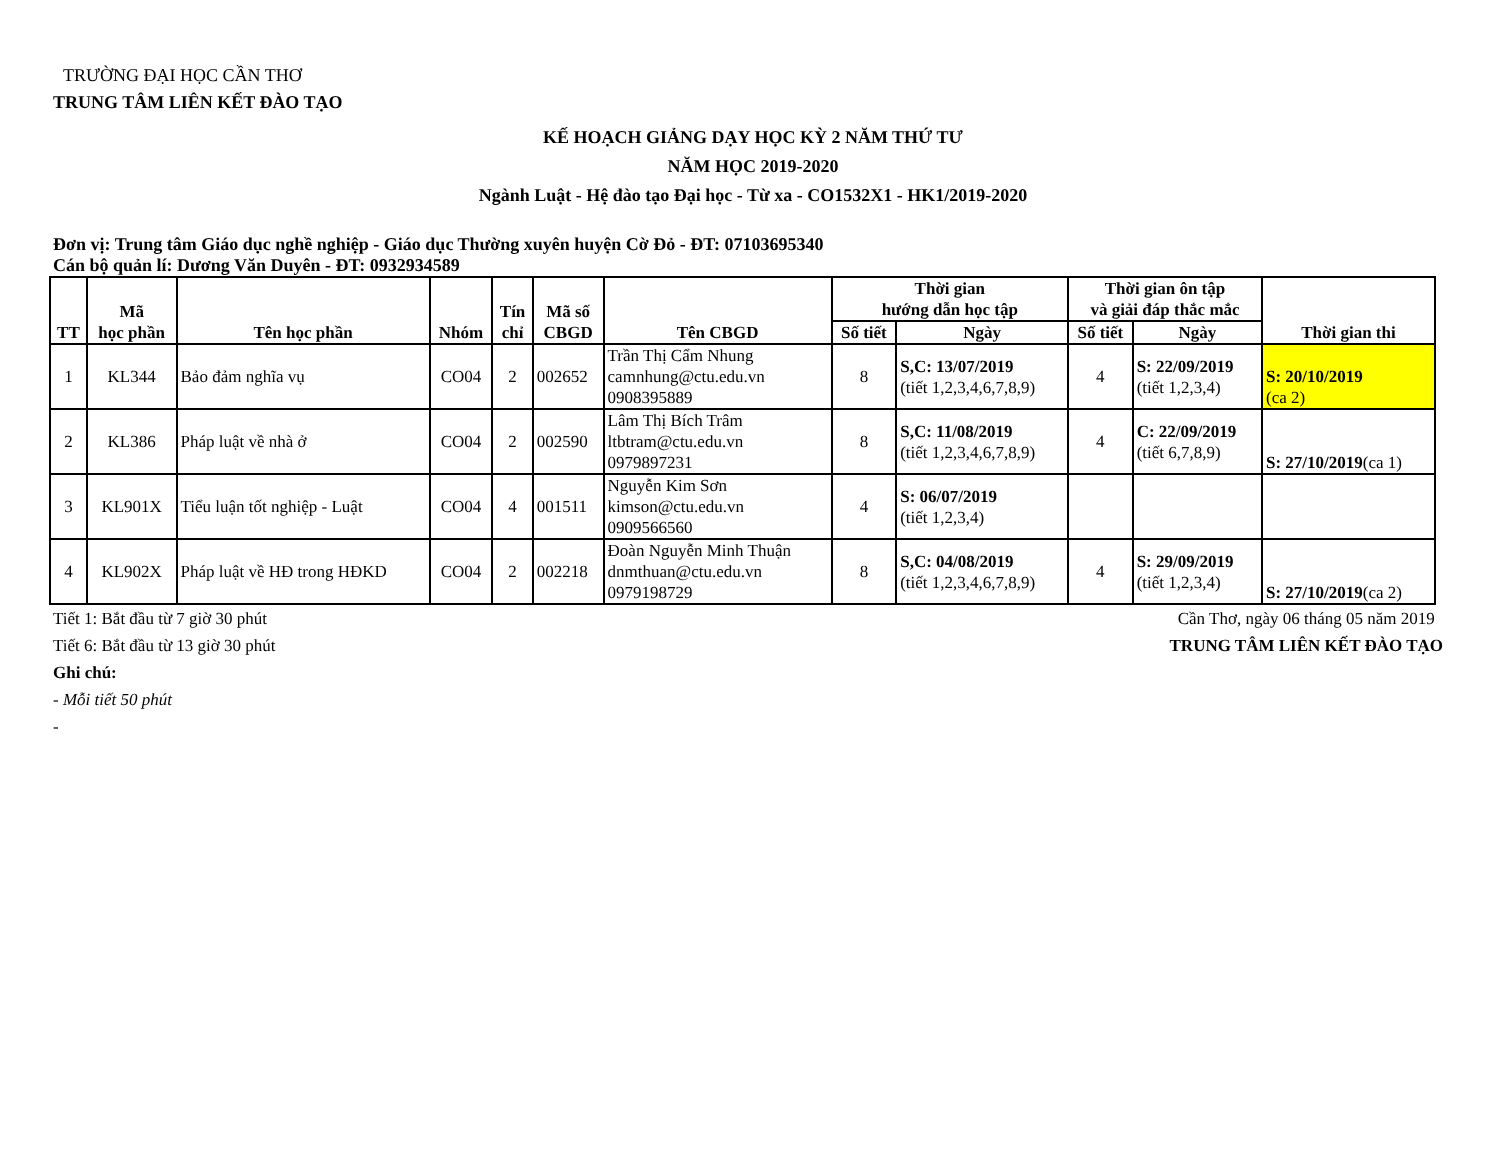TRƯỜNG ĐẠI HỌC CẦN THƠ
TRUNG TÂM LIÊN KẾT ĐÀO TẠO
KẾ HOẠCH GIẢNG DẠY HỌC KỲ 2 NĂM THỨ TƯ
NĂM HỌC 2019-2020
Ngành Luật - Hệ đào tạo Đại học - Từ xa - CO1532X1 - HK1/2019-2020
Đơn vị: Trung tâm Giáo dục nghề nghiệp - Giáo dục Thường xuyên huyện Cờ Đỏ - ĐT: 07103695340
Cán bộ quản lí: Dương Văn Duyên - ĐT: 0932934589
| TT | Mã học phần | Tên học phần | Nhóm | Tín chỉ | Mã số CBGD | Tên CBGD | Thời gian hướng dẫn học tập | | Thời gian ôn tập và giải đáp thắc mắc | | Thời gian thi |
| --- | --- | --- | --- | --- | --- | --- | --- | --- | --- | --- | --- |
| | | | | | | | Số tiết | Ngày | Số tiết | Ngày | |
| 1 | KL344 | Bảo đảm nghĩa vụ | CO04 | 2 | 002652 | Trần Thị Cẩm Nhung camnhung@ctu.edu.vn 0908395889 | 8 | S,C: 13/07/2019 (tiết 1,2,3,4,6,7,8,9) | 4 | S: 22/09/2019 (tiết 1,2,3,4) | S: 20/10/2019 (ca 2) |
| 2 | KL386 | Pháp luật về nhà ở | CO04 | 2 | 002590 | Lâm Thị Bích Trâm ltbtram@ctu.edu.vn 0979897231 | 8 | S,C: 11/08/2019 (tiết 1,2,3,4,6,7,8,9) | 4 | C: 22/09/2019 (tiết 6,7,8,9) | S: 27/10/2019 (ca 1) |
| 3 | KL901X | Tiểu luận tốt nghiệp - Luật | CO04 | 4 | 001511 | Nguyễn Kim Sơn kimson@ctu.edu.vn 0909566560 | 4 | S: 06/07/2019 (tiết 1,2,3,4) | | | |
| 4 | KL902X | Pháp luật về HĐ trong HĐKD | CO04 | 2 | 002218 | Đoàn Nguyễn Minh Thuận dnmthuan@ctu.edu.vn 0979198729 | 8 | S,C: 04/08/2019 (tiết 1,2,3,4,6,7,8,9) | 4 | S: 29/09/2019 (tiết 1,2,3,4) | S: 27/10/2019 (ca 2) |
Tiết 1: Bắt đầu từ 7 giờ 30 phút
Tiết 6: Bắt đầu từ 13 giờ 30 phút
Ghi chú:
- Mỗi tiết 50 phút
-
Cần Thơ, ngày 06 tháng 05 năm 2019
TRUNG TÂM LIÊN KẾT ĐÀO TẠO